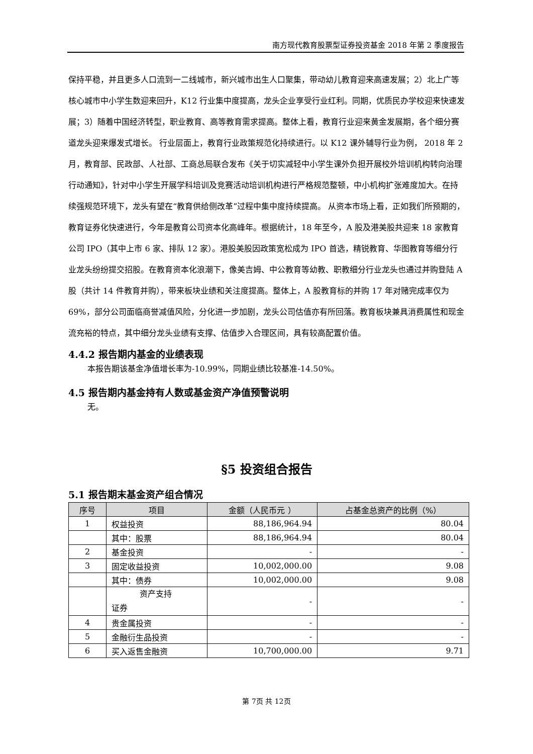南方现代教育股票型证券投资基金 2018 年第 2 季度报告
保持平稳，并且更多人口流到一二线城市，新兴城市出生人口聚集，带动幼儿教育迎来高速发展；2）北上广等核心城市中小学生数迎来回升，K12 行业集中度提高，龙头企业享受行业红利。同期，优质民办学校迎来快速发展；3）随着中国经济转型，职业教育、高等教育需求提高。整体上看，教育行业迎来黄金发展期，各个细分赛道龙头迎来爆发式增长。 行业层面上，教育行业政策规范化持续进行。以 K12 课外辅导行业为例， 2018 年 2 月，教育部、民政部、人社部、工商总局联合发布《关于切实减轻中小学生课外负担开展校外培训机构转向治理行动通知》，针对中小学生开展学科培训及竞赛活动培训机构进行严格规范整顿，中小机构扩张难度加大。在持续强规范环境下，龙头有望在“教育供给侧改革”过程中集中度持续提高。 从资本市场上看，正如我们所预期的，教育证券化快速进行，今年是教育公司资本化高峰年。根据统计，18 年至今，A 股及港美股共迎来 18 家教育公司 IPO（其中上市 6 家、排队 12 家）。港股美股因政策宽松成为 IPO 首选，精锐教育、华图教育等细分行业龙头纷纷提交招股。在教育资本化浪潮下，像美吉姆、中公教育等幼教、职教细分行业龙头也通过并购登陆 A 股（共计 14 件教育并购），带来板块业绩和关注度提高。整体上，A 股教育标的并购 17 年对赌完成率仅为 69%，部分公司面临商誉减值风险，分化进一步加剧，龙头公司估值亦有所回落。教育板块兼具消费属性和现金流充裕的特点，其中细分龙头业绩有支撑、估值步入合理区间，具有较高配置价值。
4.4.2 报告期内基金的业绩表现
本报告期该基金净值增长率为-10.99%，同期业绩比较基准-14.50%。
4.5 报告期内基金持有人数或基金资产净值预警说明
无。
§5 投资组合报告
5.1 报告期末基金资产组合情况
| 序号 | 项目 | 金额（人民币元 ） | 占基金总资产的比例（%） |
| --- | --- | --- | --- |
| 1 | 权益投资 | 88,186,964.94 | 80.04 |
| | 其中：股票 | 88,186,964.94 | 80.04 |
| 2 | 基金投资 | - | - |
| 3 | 固定收益投资 | 10,002,000.00 | 9.08 |
| | 其中：债券 | 10,002,000.00 | 9.08 |
| | 资产支持 证券 | - | - |
| 4 | 贵金属投资 | - | - |
| 5 | 金融衍生品投资 | - | - |
| 6 | 买入返售金融资 | 10,700,000.00 | 9.71 |
第 7页 共 12页